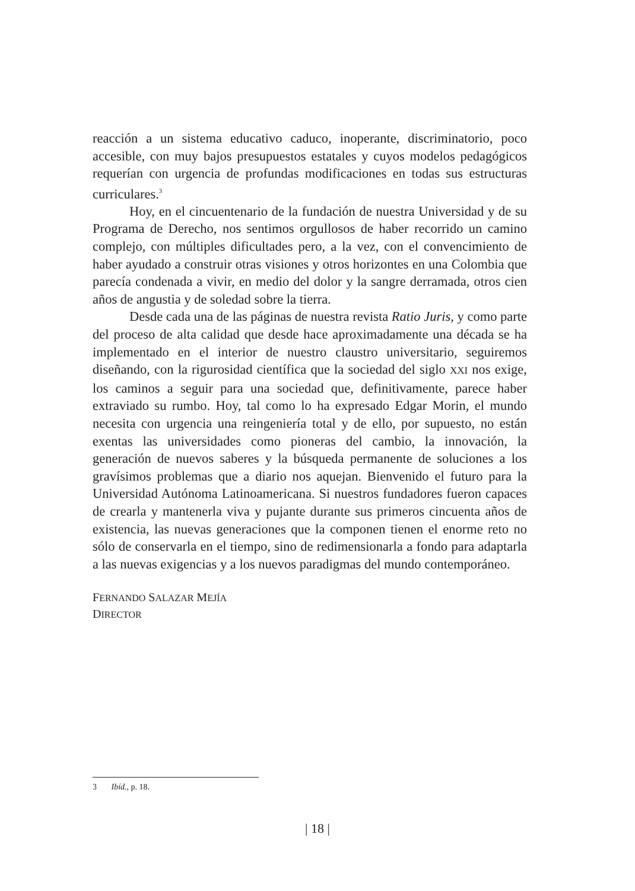reacción a un sistema educativo caduco, inoperante, discriminatorio, poco accesible, con muy bajos presupuestos estatales y cuyos modelos pedagógicos requerían con urgencia de profundas modificaciones en todas sus estructuras curriculares.<sup>3</sup>
Hoy, en el cincuentenario de la fundación de nuestra Universidad y de su Programa de Derecho, nos sentimos orgullosos de haber recorrido un camino complejo, con múltiples dificultades pero, a la vez, con el convencimiento de haber ayudado a construir otras visiones y otros horizontes en una Colombia que parecía condenada a vivir, en medio del dolor y la sangre derramada, otros cien años de angustia y de soledad sobre la tierra.
Desde cada una de las páginas de nuestra revista Ratio Juris, y como parte del proceso de alta calidad que desde hace aproximadamente una década se ha implementado en el interior de nuestro claustro universitario, seguiremos diseñando, con la rigurosidad científica que la sociedad del siglo XXI nos exige, los caminos a seguir para una sociedad que, definitivamente, parece haber extraviado su rumbo. Hoy, tal como lo ha expresado Edgar Morin, el mundo necesita con urgencia una reingeniería total y de ello, por supuesto, no están exentas las universidades como pioneras del cambio, la innovación, la generación de nuevos saberes y la búsqueda permanente de soluciones a los gravísimos problemas que a diario nos aquejan. Bienvenido el futuro para la Universidad Autónoma Latinoamericana. Si nuestros fundadores fueron capaces de crearla y mantenerla viva y pujante durante sus primeros cincuenta años de existencia, las nuevas generaciones que la componen tienen el enorme reto no sólo de conservarla en el tiempo, sino de redimensionarla a fondo para adaptarla a las nuevas exigencias y a los nuevos paradigmas del mundo contemporáneo.
FERNANDO SALAZAR MEJÍA
DIRECTOR
3 Ibíd., p. 18.
| 18 |